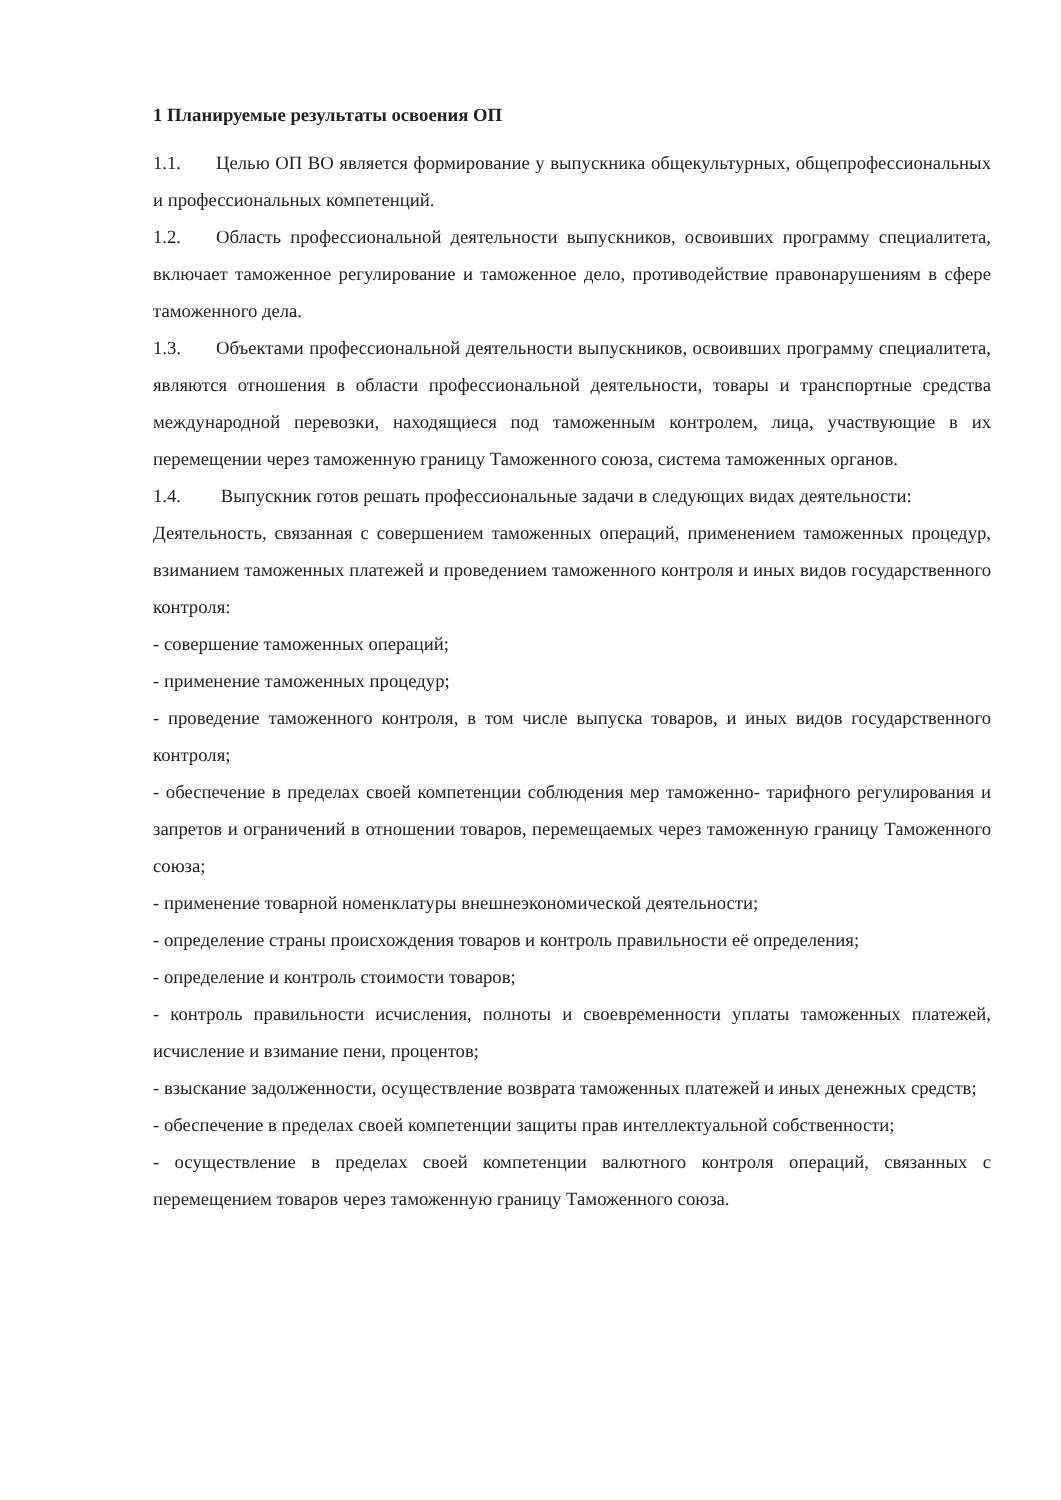1 Планируемые результаты освоения ОП
1.1. Целью ОП ВО является формирование у выпускника общекультурных, общепрофессиональных и профессиональных компетенций.
1.2. Область профессиональной деятельности выпускников, освоивших программу специалитета, включает таможенное регулирование и таможенное дело, противодействие правонарушениям в сфере таможенного дела.
1.3. Объектами профессиональной деятельности выпускников, освоивших программу специалитета, являются отношения в области профессиональной деятельности, товары и транспортные средства международной перевозки, находящиеся под таможенным контролем, лица, участвующие в их перемещении через таможенную границу Таможенного союза, система таможенных органов.
1.4. Выпускник готов решать профессиональные задачи в следующих видах деятельности:
Деятельность, связанная с совершением таможенных операций, применением таможенных процедур, взиманием таможенных платежей и проведением таможенного контроля и иных видов государственного контроля:
- совершение таможенных операций;
- применение таможенных процедур;
- проведение таможенного контроля, в том числе выпуска товаров, и иных видов государственного контроля;
- обеспечение в пределах своей компетенции соблюдения мер таможенно- тарифного регулирования и запретов и ограничений в отношении товаров, перемещаемых через таможенную границу Таможенного союза;
- применение товарной номенклатуры внешнеэкономической деятельности;
- определение страны происхождения товаров и контроль правильности её определения;
- определение и контроль стоимости товаров;
- контроль правильности исчисления, полноты и своевременности уплаты таможенных платежей, исчисление и взимание пени, процентов;
- взыскание задолженности, осуществление возврата таможенных платежей и иных денежных средств;
- обеспечение в пределах своей компетенции защиты прав интеллектуальной собственности;
- осуществление в пределах своей компетенции валютного контроля операций, связанных с перемещением товаров через таможенную границу Таможенного союза.